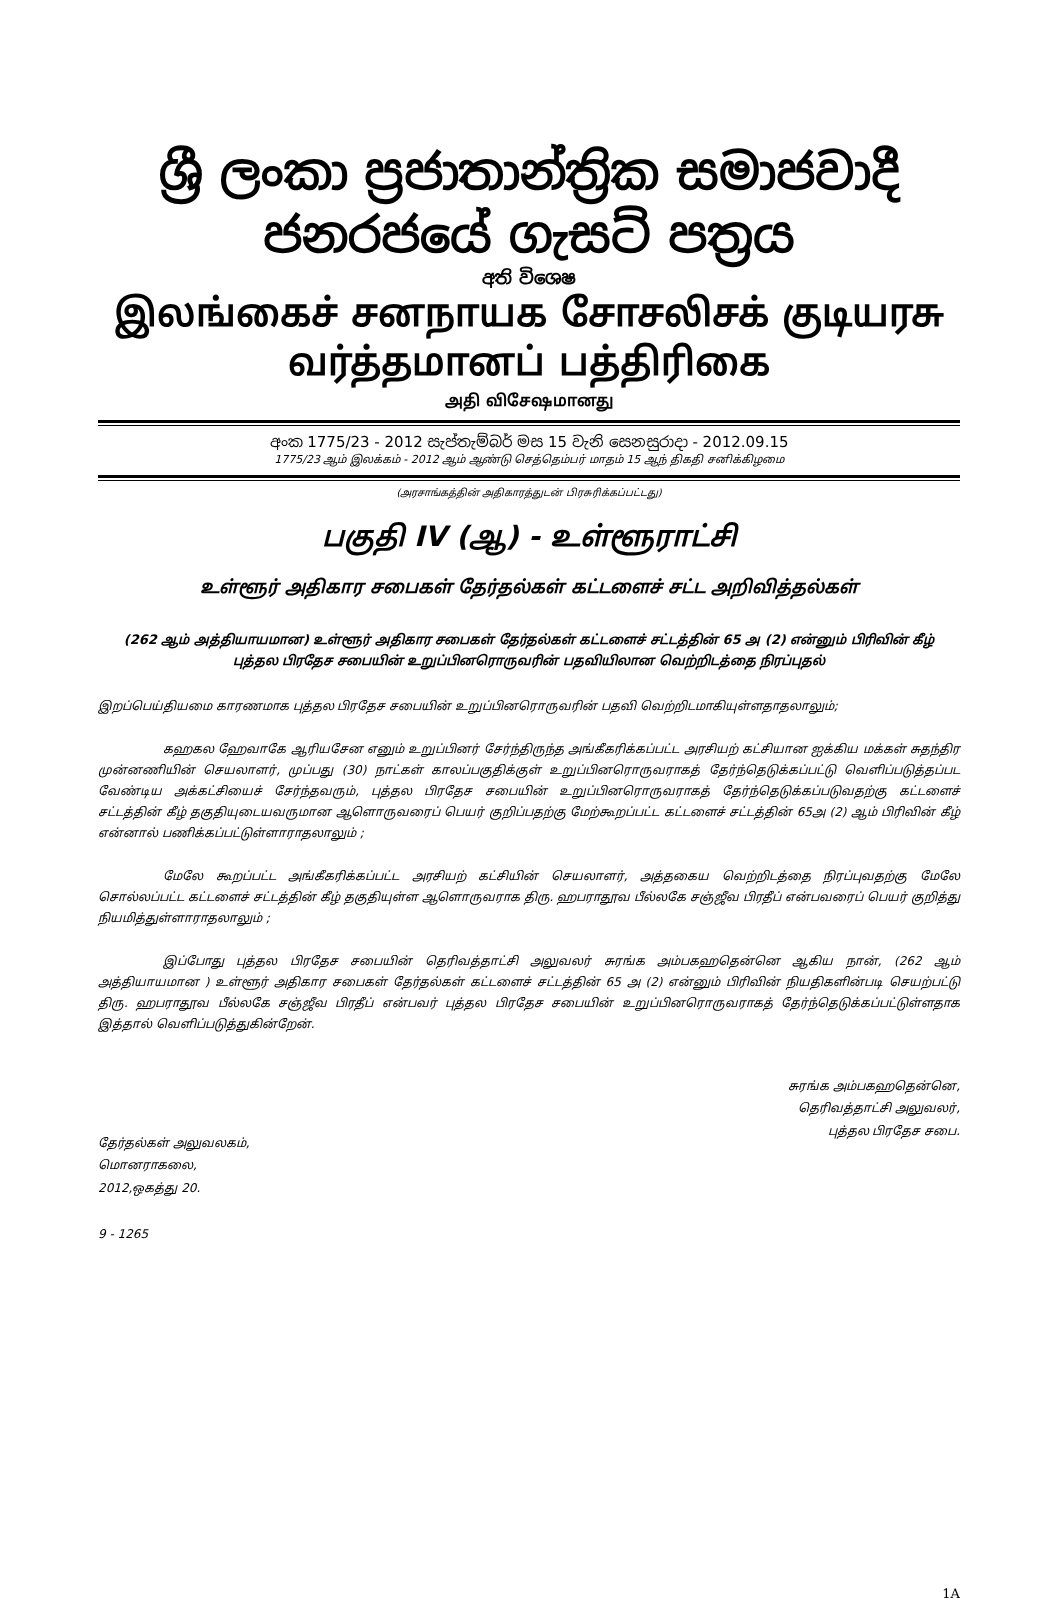ශ්‍රී ලංකා ප්‍රජාතාන්ත්‍රික සමාජවාදී ජනරජයේ ගැසට් පත්‍රය
අති විශෙෂ
இலங்கைச் சனநாயக சோசலிசக் குடியரசு வர்த்தமானப் பத்திரிகை
அதி விசேஷமானது
අංක 1775/23 - 2012 සැප්තැම්බර් මස 15 වැනි සෙනසුරාදා - 2012.09.15
1775/23 ஆம் இலக்கம் - 2012 ஆம் ஆண்டு செத்தெம்பர் மாதம் 15 ஆந் திகதி சனிக்கிழமை
(அரசாங்கத்தின் அதிகாரத்துடன் பிரசுரிக்கப்பட்டது)
பகுதி IV (ஆ) - உள்ளூராட்சி
உள்ளூர் அதிகார சபைகள் தேர்தல்கள் கட்டளைச் சட்ட அறிவித்தல்கள்
(262 ஆம் அத்தியாயமான) உள்ளூர் அதிகார சபைகள் தேர்தல்கள் கட்டளைச் சட்டத்தின் 65 அ (2) என்னும் பிரிவின் கீழ்
புத்தல பிரதேச சபையின் உறுப்பினரொருவரின் பதவியிலான வெற்றிடத்தை நிரப்புதல்
இறப்பெய்தியமை காரணமாக புத்தல பிரதேச சபையின் உறுப்பினரொருவரின் பதவி வெற்றிடமாகியுள்ளதாதலாலும்;
கஹகல ஹேவாகே ஆரியசேன எனும் உறுப்பினர் சேர்ந்திருந்த அங்கீகரிக்கப்பட்ட அரசியற் கட்சியான ஐக்கிய மக்கள் சுதந்திர முன்னணியின் செயலாளர், முப்பது (30) நாட்கள் காலப்பகுதிக்குள் உறுப்பினரொருவராகத் தேர்ந்தெடுக்கப்பட்டு வெளிப்படுத்தப்பட வேண்டிய அக்கட்சியைச் சேர்ந்தவரும், புத்தல பிரதேச சபையின் உறுப்பினரொருவராகத் தேர்ந்தெடுக்கப்படுவதற்கு கட்டளைச் சட்டத்தின் கீழ் தகுதியுடையவருமான ஆளொருவரைப் பெயர் குறிப்பதற்கு மேற்கூறப்பட்ட கட்டளைச் சட்டத்தின் 65அ (2) ஆம் பிரிவின் கீழ் என்னால் பணிக்கப்பட்டுள்ளாராதலாலும் ;
மேலே கூறப்பட்ட அங்கீகரிக்கப்பட்ட அரசியற் கட்சியின் செயலாளர், அத்தகைய வெற்றிடத்தை நிரப்புவதற்கு மேலே சொல்லப்பட்ட கட்டளைச் சட்டத்தின் கீழ் தகுதியுள்ள ஆளொருவராக திரு. ஹபராதூவ பீல்லகே சஞ்ஜீவ பிரதீப் என்பவரைப் பெயர் குறித்து நியமித்துள்ளாராதலாலும் ;
இப்போது புத்தல பிரதேச சபையின் தெரிவத்தாட்சி அலுவலர் சுரங்க அம்பகஹதென்னெ ஆகிய நான், (262 ஆம் அத்தியாயமான ) உள்ளூர் அதிகார சபைகள் தேர்தல்கள் கட்டளைச் சட்டத்தின் 65 அ (2) என்னும் பிரிவின் நியதிகளின்படி செயற்பட்டு திரு. ஹபராதூவ பீல்லகே சஞ்ஜீவ பிரதீப் என்பவர் புத்தல பிரதேச சபையின் உறுப்பினரொருவராகத் தேர்ந்தெடுக்கப்பட்டுள்ளதாக இத்தால் வெளிப்படுத்துகின்றேன்.
தேர்தல்கள் அலுவலகம்,
மொனராகலை,
2012,ஒகத்து 20.
9 - 1265
சுரங்க அம்பகஹதென்னெ,
தெரிவத்தாட்சி அலுவலர்,
புத்தல பிரதேச சபை.
1A